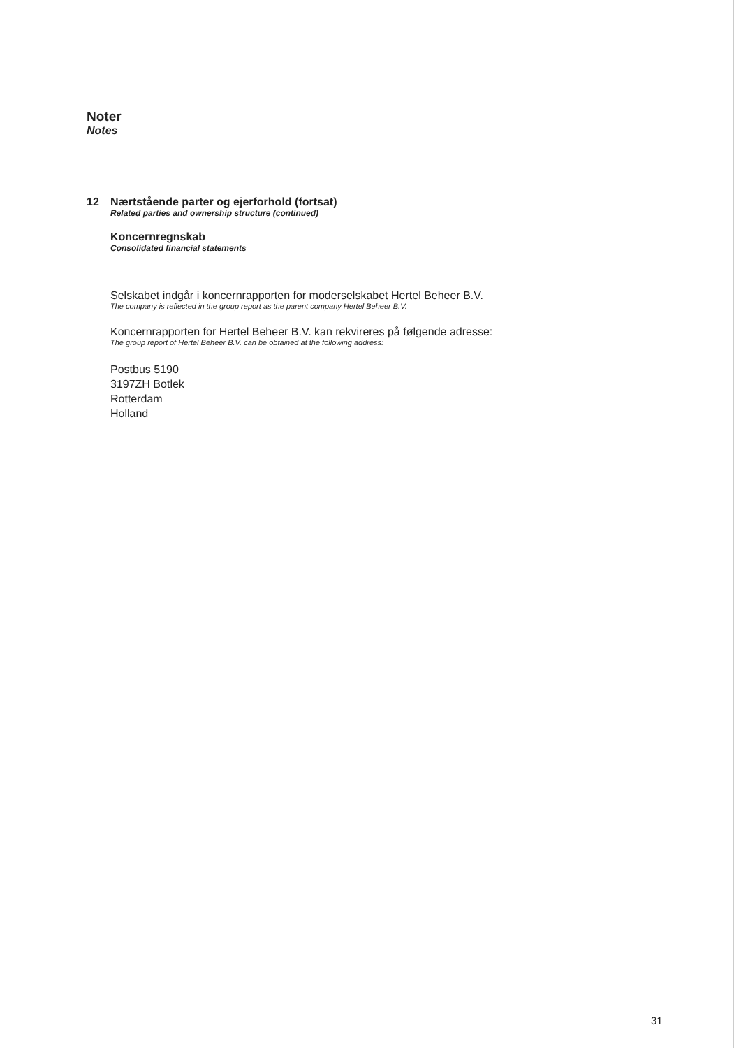Noter
Notes
12 Nærtstående parter og ejerforhold (fortsat)
Related parties and ownership structure (continued)
Koncernregnskab
Consolidated financial statements
Selskabet indgår i koncernrapporten for moderselskabet Hertel Beheer B.V.
The company is reflected in the group report as the parent company Hertel Beheer B.V.
Koncernrapporten for Hertel Beheer B.V. kan rekvireres på følgende adresse:
The group report of Hertel Beheer B.V. can be obtained at the following address:
Postbus 5190
3197ZH Botlek
Rotterdam
Holland
31